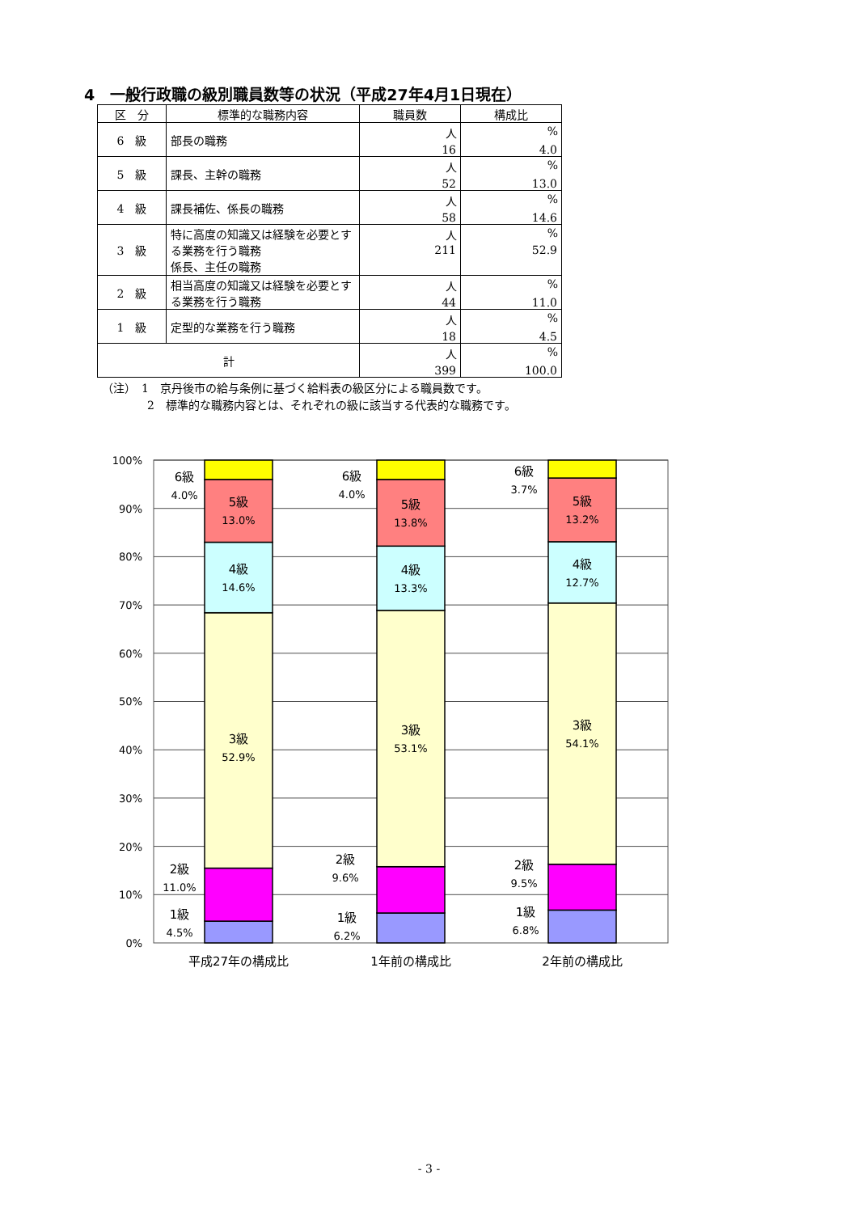4　一般行政職の級別職員数等の状況（平成27年4月1日現在）
| 区 分 | 標準的な職務内容 | 職員数 | 構成比 |
| --- | --- | --- | --- |
| 6 級 | 部長の職務 | 人 16 | % 4.0 |
| 5 級 | 課長、主幹の職務 | 人 52 | % 13.0 |
| 4 級 | 課長補佐、係長の職務 | 人 58 | % 14.6 |
| 3 級 | 特に高度の知識又は経験を必要とする業務を行う職務 係長、主任の職務 | 人 211 | % 52.9 |
| 2 級 | 相当高度の知識又は経験を必要とする業務を行う職務 | 人 44 | % 11.0 |
| 1 級 | 定型的な業務を行う職務 | 人 18 | % 4.5 |
| 計 | | 人 399 | % 100.0 |
（注）　1　京丹後市の給与条例に基づく給料表の級区分による職員数です。
　　　　2　標準的な職務内容とは、それぞれの級に該当する代表的な職務です。
100%
90%
80%
70%
60%
50%
40%
30%
20%
10%
0%
6級
4.0%
5級
13.0%
4級
14.6%
3級
52.9%
2級
11.0%
1級
4.5%
6級
4.0%
5級
13.8%
4級
13.3%
3級
53.1%
2級
9.6%
1級
6.2%
6級
3.7%
5級
13.2%
4級
12.7%
3級
54.1%
2級
9.5%
1級
6.8%
平成27年の構成比
1年前の構成比
2年前の構成比
- 3 -